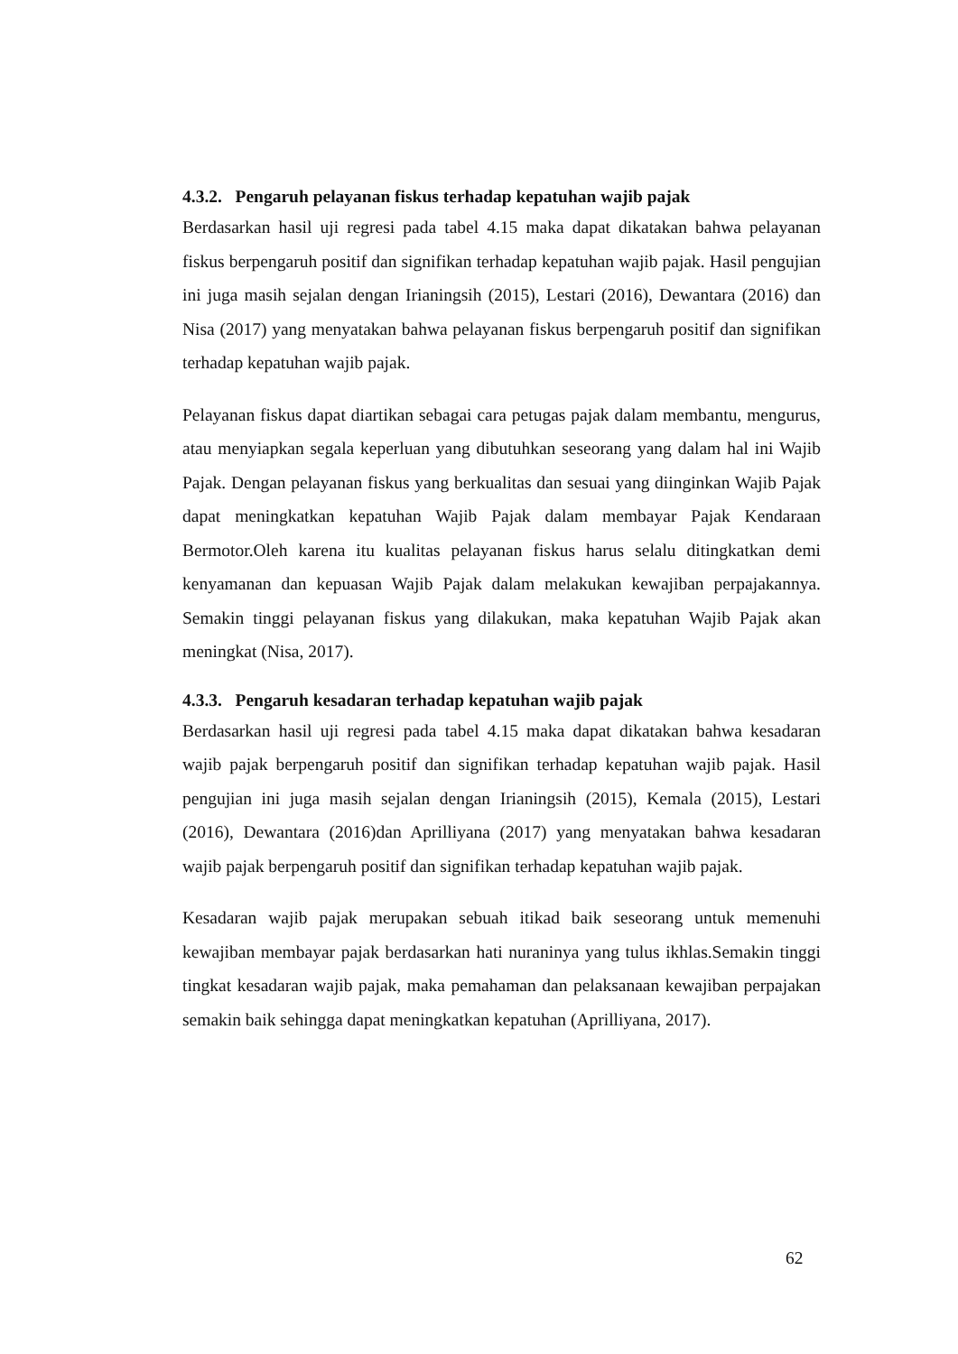4.3.2. Pengaruh pelayanan fiskus terhadap kepatuhan wajib pajak
Berdasarkan hasil uji regresi pada tabel 4.15 maka dapat dikatakan bahwa pelayanan fiskus berpengaruh positif dan signifikan terhadap kepatuhan wajib pajak. Hasil pengujian ini juga masih sejalan dengan Irianingsih (2015), Lestari (2016), Dewantara (2016) dan Nisa (2017) yang menyatakan bahwa pelayanan fiskus berpengaruh positif dan signifikan terhadap kepatuhan wajib pajak.
Pelayanan fiskus dapat diartikan sebagai cara petugas pajak dalam membantu, mengurus, atau menyiapkan segala keperluan yang dibutuhkan seseorang yang dalam hal ini Wajib Pajak. Dengan pelayanan fiskus yang berkualitas dan sesuai yang diinginkan Wajib Pajak dapat meningkatkan kepatuhan Wajib Pajak dalam membayar Pajak Kendaraan Bermotor.Oleh karena itu kualitas pelayanan fiskus harus selalu ditingkatkan demi kenyamanan dan kepuasan Wajib Pajak dalam melakukan kewajiban perpajakannya. Semakin tinggi pelayanan fiskus yang dilakukan, maka kepatuhan Wajib Pajak akan meningkat (Nisa, 2017).
4.3.3. Pengaruh kesadaran terhadap kepatuhan wajib pajak
Berdasarkan hasil uji regresi pada tabel 4.15 maka dapat dikatakan bahwa kesadaran wajib pajak berpengaruh positif dan signifikan terhadap kepatuhan wajib pajak. Hasil pengujian ini juga masih sejalan dengan Irianingsih (2015), Kemala (2015), Lestari (2016), Dewantara (2016)dan Aprilliyana (2017) yang menyatakan bahwa kesadaran wajib pajak berpengaruh positif dan signifikan terhadap kepatuhan wajib pajak.
Kesadaran wajib pajak merupakan sebuah itikad baik seseorang untuk memenuhi kewajiban membayar pajak berdasarkan hati nuraninya yang tulus ikhlas.Semakin tinggi tingkat kesadaran wajib pajak, maka pemahaman dan pelaksanaan kewajiban perpajakan semakin baik sehingga dapat meningkatkan kepatuhan (Aprilliyana, 2017).
62